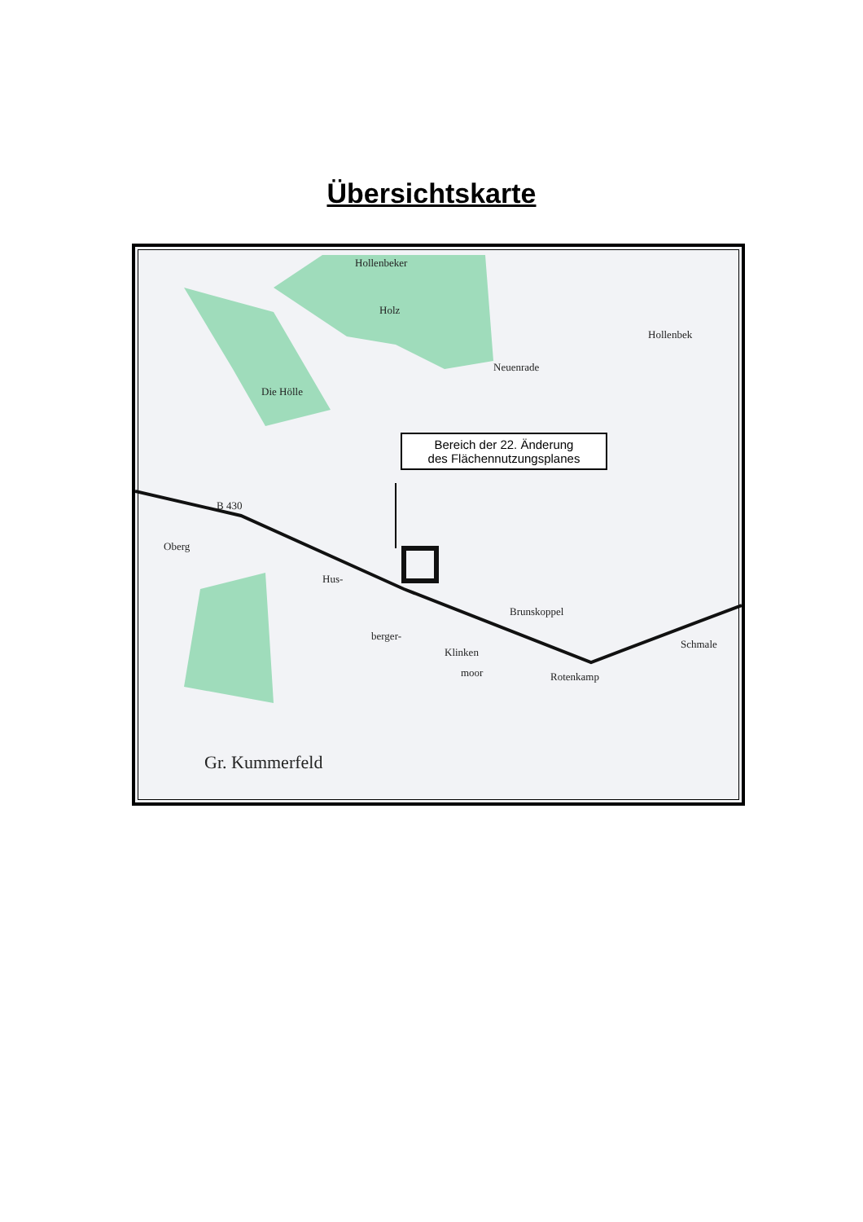Übersichtskarte
Bereich der 22. Änderung
des Flächennutzungsplanes
Hollenbeker
Holz
Die Hölle
Neuenrade
Hollenbek
B 430
Oberg
Hus-
berger-
Klinken
moor
Brunskoppel
Rotenkamp
Schmale
Gr. Kummerfeld